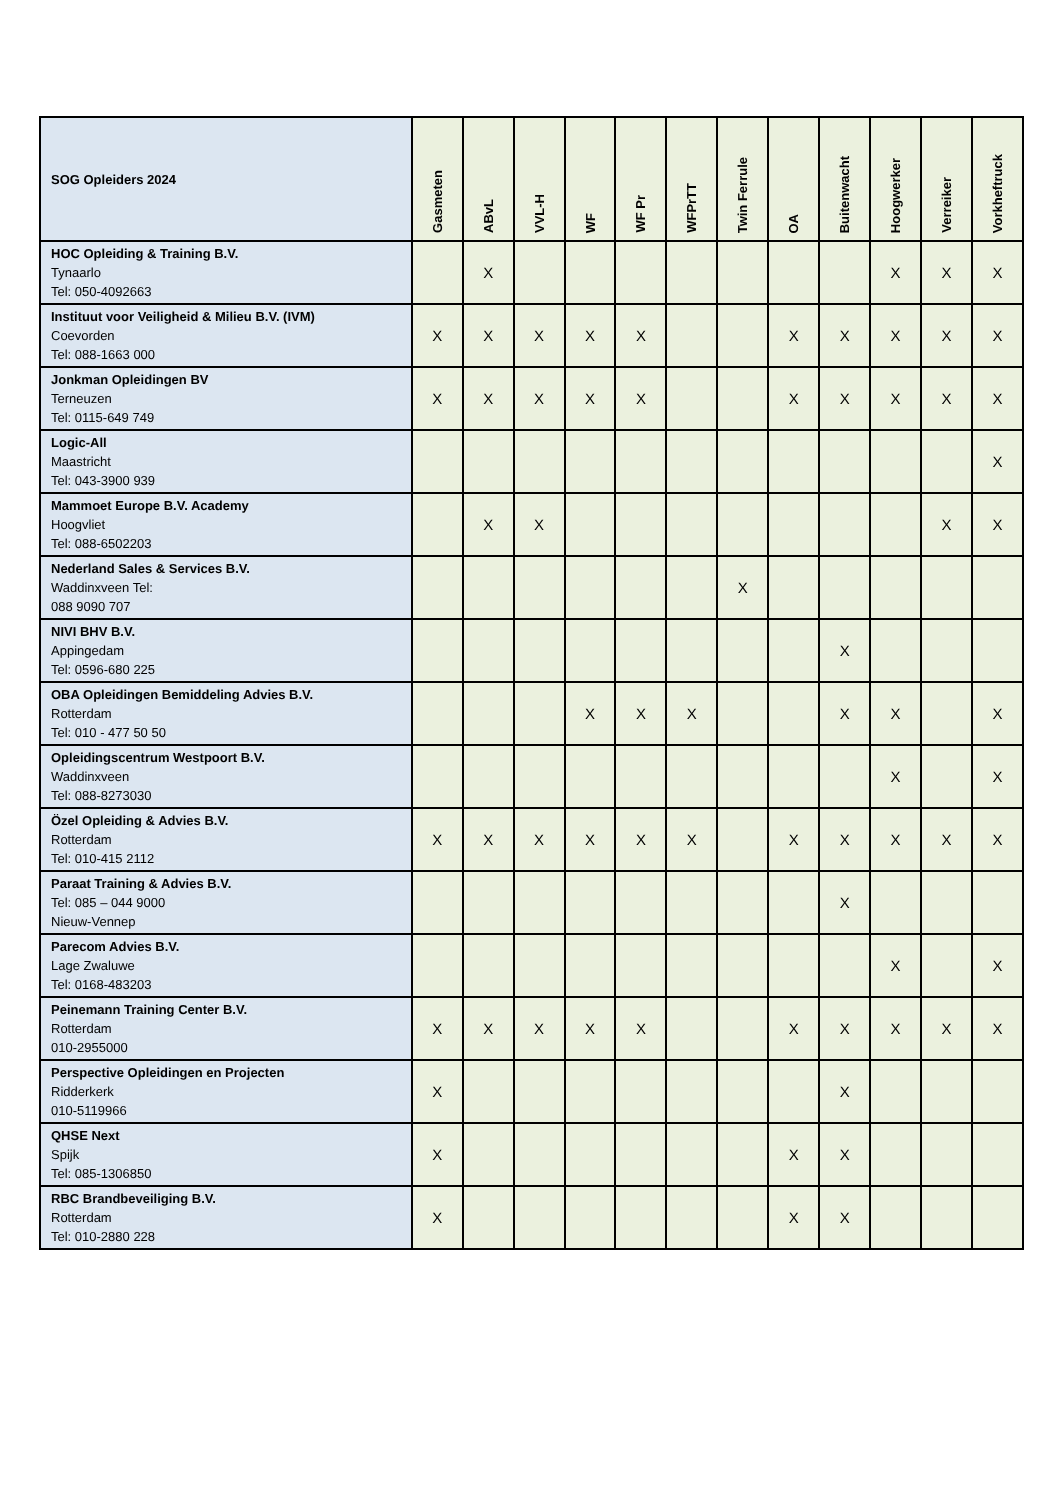| SOG Opleiders 2024 | Gasmeten | ABvL | VVL-H | WF | WF Pr | WFPrTT | Twin Ferrule | OA | Buitenwacht | Hoogwerker | Verreiker | Vorkheftruck |
| --- | --- | --- | --- | --- | --- | --- | --- | --- | --- | --- | --- | --- |
| HOC Opleiding & Training B.V. Tynaarlo Tel: 050-4092663 | | X | | | | | | | | X | X | X |
| Instituut voor Veiligheid & Milieu B.V. (IVM) Coevorden Tel: 088-1663 000 | X | X | X | X | X | | | X | X | X | X | X |
| Jonkman Opleidingen BV Terneuzen Tel: 0115-649 749 | X | X | X | X | X | | | X | X | X | X | X |
| Logic-All Maastricht Tel: 043-3900 939 | | | | | | | | | | | | X |
| Mammoet Europe B.V. Academy Hoogvliet Tel: 088-6502203 | | X | X | | | | | | | | X | X |
| Nederland Sales & Services B.V. Waddinxveen Tel: 088 9090 707 | | | | | | | X | | | | | |
| NIVI BHV B.V. Appingedam Tel: 0596-680 225 | | | | | | | | | X | | | |
| OBA Opleidingen Bemiddeling Advies B.V. Rotterdam Tel: 010 - 477 50 50 | | | | X | X | X | | | X | X | | X |
| Opleidingscentrum Westpoort B.V. Waddinxveen Tel: 088-8273030 | | | | | | | | | | X | | X |
| Özel Opleiding & Advies B.V. Rotterdam Tel: 010-415 2112 | X | X | X | X | X | X | | X | X | X | X | X |
| Paraat Training & Advies B.V. Tel: 085 – 044 9000 Nieuw-Vennep | | | | | | | | | X | | | |
| Parecom Advies B.V. Lage Zwaluwe Tel: 0168-483203 | | | | | | | | | | X | | X |
| Peinemann Training Center B.V. Rotterdam 010-2955000 | X | X | X | X | X | | | X | X | X | X | X |
| Perspective Opleidingen en Projecten Ridderkerk 010-5119966 | X | | | | | | | | X | | | |
| QHSE Next Spijk Tel: 085-1306850 | X | | | | | | | X | X | | | |
| RBC Brandbeveiliging B.V. Rotterdam Tel: 010-2880 228 | X | | | | | | | X | X | | | |